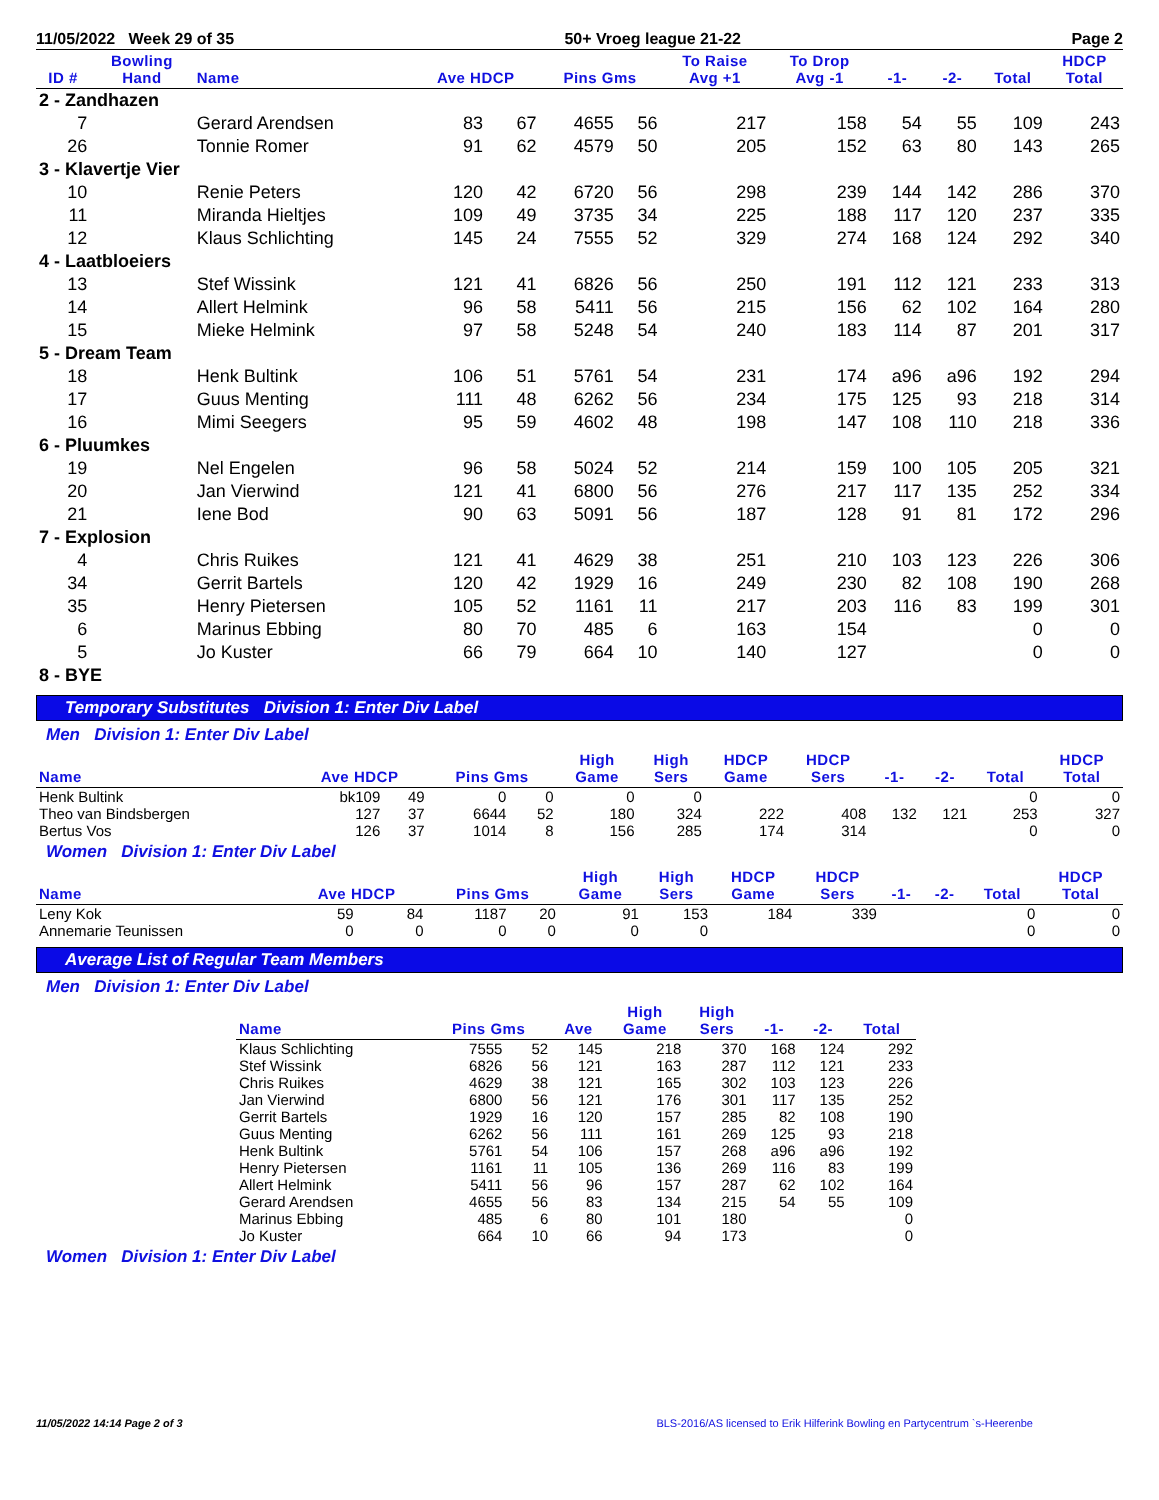11/05/2022 Week 29 of 35 50+ Vroeg league 21-22 Page 2
| ID # | Bowling Hand | Name | Ave HDCP | | Pins Gms | | To Raise Avg +1 | To Drop Avg -1 | -1- | -2- | Total | HDCP Total |
| --- | --- | --- | --- | --- | --- | --- | --- | --- | --- | --- | --- | --- |
| 2 - Zandhazen | | | | | | | | | | | | |
| 7 | | Gerard Arendsen | 83 | 67 | 4655 | 56 | 217 | 158 | 54 | 55 | 109 | 243 |
| 26 | | Tonnie Romer | 91 | 62 | 4579 | 50 | 205 | 152 | 63 | 80 | 143 | 265 |
| 3 - Klavertje Vier | | | | | | | | | | | | |
| 10 | | Renie Peters | 120 | 42 | 6720 | 56 | 298 | 239 | 144 | 142 | 286 | 370 |
| 11 | | Miranda Hieltjes | 109 | 49 | 3735 | 34 | 225 | 188 | 117 | 120 | 237 | 335 |
| 12 | | Klaus Schlichting | 145 | 24 | 7555 | 52 | 329 | 274 | 168 | 124 | 292 | 340 |
| 4 - Laatbloeiers | | | | | | | | | | | | |
| 13 | | Stef Wissink | 121 | 41 | 6826 | 56 | 250 | 191 | 112 | 121 | 233 | 313 |
| 14 | | Allert Helmink | 96 | 58 | 5411 | 56 | 215 | 156 | 62 | 102 | 164 | 280 |
| 15 | | Mieke Helmink | 97 | 58 | 5248 | 54 | 240 | 183 | 114 | 87 | 201 | 317 |
| 5 - Dream Team | | | | | | | | | | | | |
| 18 | | Henk Bultink | 106 | 51 | 5761 | 54 | 231 | 174 | a96 | a96 | 192 | 294 |
| 17 | | Guus Menting | 111 | 48 | 6262 | 56 | 234 | 175 | 125 | 93 | 218 | 314 |
| 16 | | Mimi Seegers | 95 | 59 | 4602 | 48 | 198 | 147 | 108 | 110 | 218 | 336 |
| 6 - Pluumkes | | | | | | | | | | | | |
| 19 | | Nel Engelen | 96 | 58 | 5024 | 52 | 214 | 159 | 100 | 105 | 205 | 321 |
| 20 | | Jan Vierwind | 121 | 41 | 6800 | 56 | 276 | 217 | 117 | 135 | 252 | 334 |
| 21 | | Iene Bod | 90 | 63 | 5091 | 56 | 187 | 128 | 91 | 81 | 172 | 296 |
| 7 - Explosion | | | | | | | | | | | | |
| 4 | | Chris Ruikes | 121 | 41 | 4629 | 38 | 251 | 210 | 103 | 123 | 226 | 306 |
| 34 | | Gerrit Bartels | 120 | 42 | 1929 | 16 | 249 | 230 | 82 | 108 | 190 | 268 |
| 35 | | Henry Pietersen | 105 | 52 | 1161 | 11 | 217 | 203 | 116 | 83 | 199 | 301 |
| 6 | | Marinus Ebbing | 80 | 70 | 485 | 6 | 163 | 154 | | | 0 | 0 |
| 5 | | Jo Kuster | 66 | 79 | 664 | 10 | 140 | 127 | | | 0 | 0 |
| 8 - BYE | | | | | | | | | | | | |
Temporary Substitutes Division 1: Enter Div Label
Men Division 1: Enter Div Label
| Name | Ave HDCP | | Pins Gms | | High Game | High Sers | HDCP Game | HDCP Sers | -1- | -2- | Total | HDCP Total |
| --- | --- | --- | --- | --- | --- | --- | --- | --- | --- | --- | --- | --- |
| Henk Bultink | bk109 | 49 | 0 | 0 | 0 | 0 | | | | | 0 | 0 |
| Theo van Bindsbergen | 127 | 37 | 6644 | 52 | 180 | 324 | 222 | 408 | 132 | 121 | 253 | 327 |
| Bertus Vos | 126 | 37 | 1014 | 8 | 156 | 285 | 174 | 314 | | | 0 | 0 |
Women Division 1: Enter Div Label
| Name | Ave HDCP | | Pins Gms | | High Game | High Sers | HDCP Game | HDCP Sers | -1- | -2- | Total | HDCP Total |
| --- | --- | --- | --- | --- | --- | --- | --- | --- | --- | --- | --- | --- |
| Leny Kok | 59 | 84 | 1187 | 20 | 91 | 153 | 184 | 339 | | | 0 | 0 |
| Annemarie Teunissen | 0 | 0 | 0 | 0 | 0 | 0 | | | | | 0 | 0 |
Average List of Regular Team Members
Men Division 1: Enter Div Label
| Name | Pins Gms | | Ave | High Game | High Sers | -1- | -2- | Total |
| --- | --- | --- | --- | --- | --- | --- | --- | --- |
| Klaus Schlichting | 7555 | 52 | 145 | 218 | 370 | 168 | 124 | 292 |
| Stef Wissink | 6826 | 56 | 121 | 163 | 287 | 112 | 121 | 233 |
| Chris Ruikes | 4629 | 38 | 121 | 165 | 302 | 103 | 123 | 226 |
| Jan Vierwind | 6800 | 56 | 121 | 176 | 301 | 117 | 135 | 252 |
| Gerrit Bartels | 1929 | 16 | 120 | 157 | 285 | 82 | 108 | 190 |
| Guus Menting | 6262 | 56 | 111 | 161 | 269 | 125 | 93 | 218 |
| Henk Bultink | 5761 | 54 | 106 | 157 | 268 | a96 | a96 | 192 |
| Henry Pietersen | 1161 | 11 | 105 | 136 | 269 | 116 | 83 | 199 |
| Allert Helmink | 5411 | 56 | 96 | 157 | 287 | 62 | 102 | 164 |
| Gerard Arendsen | 4655 | 56 | 83 | 134 | 215 | 54 | 55 | 109 |
| Marinus Ebbing | 485 | 6 | 80 | 101 | 180 | | | 0 |
| Jo Kuster | 664 | 10 | 66 | 94 | 173 | | | 0 |
Women Division 1: Enter Div Label
11/05/2022 14:14 Page 2 of 3 BLS-2016/AS licensed to Erik Hilferink Bowling en Partycentrum `s-Heerenbe